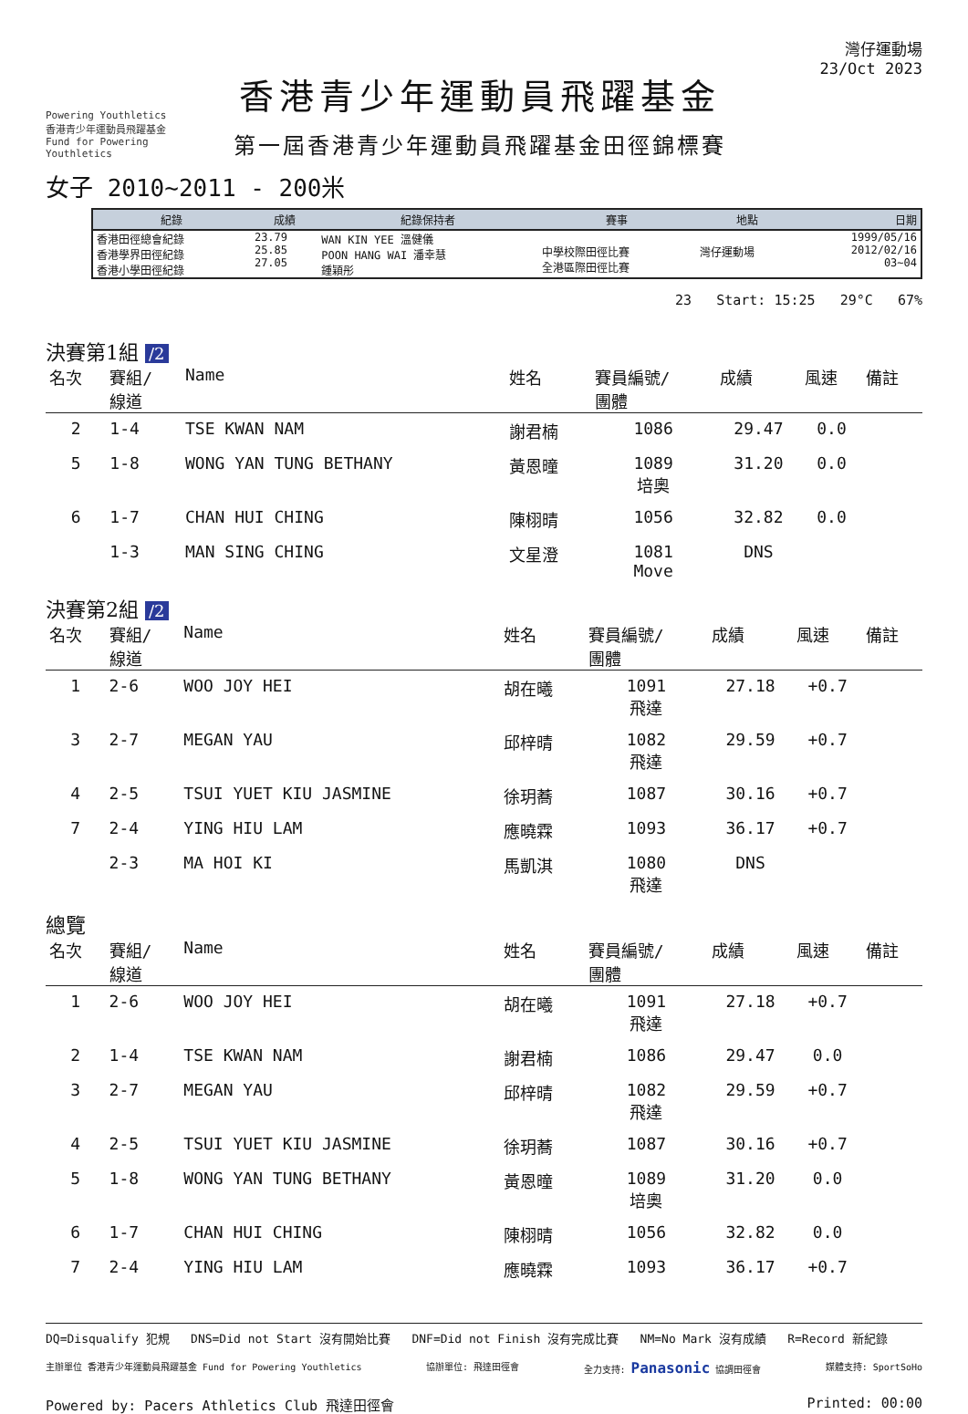Powering Youthletics
香港青少年運動員飛躍基金
Fund for Powering Youthletics
香港青少年運動員飛躍基金
第一屆香港青少年運動員飛躍基金田徑錦標賽
灣仔運動場
23/Oct 2023
女子 2010~2011 - 200米
| 紀錄 | 成績 | 紀錄保持者 | 賽事 | 地點 | 日期 |
| --- | --- | --- | --- | --- | --- |
| 香港田徑總會紀錄 香港學界田徑紀錄 香港小學田徑紀錄 | 23.79 25.85 27.05 | WAN KIN YEE 溫健儀 POON HANG WAI 潘幸慧 鍾穎彤 | 中學校際田徑比賽 全港區際田徑比賽 | 灣仔運動場 | 1999/05/16 2012/02/16 03~04 |
23 Start: 15:25 29°C 67%
決賽第1組 /2
| 名次 | 賽組/ 線道 | Name | 姓名 | 賽員編號/ 團體 | 成績 | 風速 | 備註 |
| --- | --- | --- | --- | --- | --- | --- | --- |
| 2 | 1-4 | TSE KWAN NAM | 謝君楠 | 1086 | 29.47 | 0.0 | |
| 5 | 1-8 | WONG YAN TUNG BETHANY | 黃恩曈 | 1089 培奧 | 31.20 | 0.0 | |
| 6 | 1-7 | CHAN HUI CHING | 陳栩晴 | 1056 | 32.82 | 0.0 | |
| | 1-3 | MAN SING CHING | 文星澄 | 1081 Move | DNS | | |
決賽第2組 /2
| 名次 | 賽組/ 線道 | Name | 姓名 | 賽員編號/ 團體 | 成績 | 風速 | 備註 |
| --- | --- | --- | --- | --- | --- | --- | --- |
| 1 | 2-6 | WOO JOY HEI | 胡在曦 | 1091 飛達 | 27.18 | +0.7 | |
| 3 | 2-7 | MEGAN YAU | 邱梓晴 | 1082 飛達 | 29.59 | +0.7 | |
| 4 | 2-5 | TSUI YUET KIU JASMINE | 徐玥蕎 | 1087 | 30.16 | +0.7 | |
| 7 | 2-4 | YING HIU LAM | 應曉霖 | 1093 | 36.17 | +0.7 | |
| | 2-3 | MA HOI KI | 馬凱淇 | 1080 飛達 | DNS | | |
總覽
| 名次 | 賽組/ 線道 | Name | 姓名 | 賽員編號/ 團體 | 成績 | 風速 | 備註 |
| --- | --- | --- | --- | --- | --- | --- | --- |
| 1 | 2-6 | WOO JOY HEI | 胡在曦 | 1091 飛達 | 27.18 | +0.7 | |
| 2 | 1-4 | TSE KWAN NAM | 謝君楠 | 1086 | 29.47 | 0.0 | |
| 3 | 2-7 | MEGAN YAU | 邱梓晴 | 1082 飛達 | 29.59 | +0.7 | |
| 4 | 2-5 | TSUI YUET KIU JASMINE | 徐玥蕎 | 1087 | 30.16 | +0.7 | |
| 5 | 1-8 | WONG YAN TUNG BETHANY | 黃恩曈 | 1089 培奧 | 31.20 | 0.0 | |
| 6 | 1-7 | CHAN HUI CHING | 陳栩晴 | 1056 | 32.82 | 0.0 | |
| 7 | 2-4 | YING HIU LAM | 應曉霖 | 1093 | 36.17 | +0.7 | |
DQ=Disqualify 犯規 DNS=Did not Start 沒有開始比賽 DNF=Did not Finish 沒有完成比賽 NM=No Mark 沒有成績 R=Record 新紀錄
主辦單位 香港青少年運動員飛躍基金 Fund for Powering Youthletics 協辦單位: 飛達田徑會 全力支持: Panasonic 協調田徑會 媒體支持: SportSoHo
Powered by: Pacers Athletics Club 飛達田徑會 Printed: 00:00